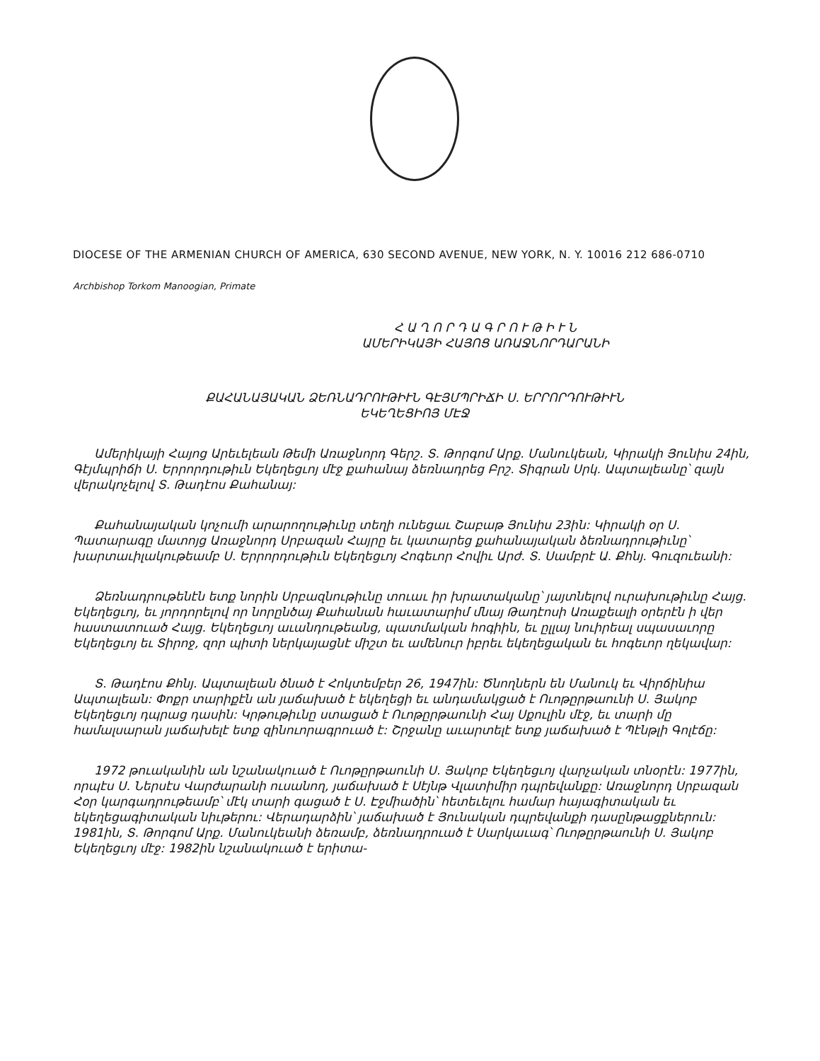DIOCESE OF THE ARMENIAN CHURCH OF AMERICA, 630 SECOND AVENUE, NEW YORK, N. Y. 10016 212 686-0710
Archbishop Torkom Manoogian, Primate
Հ Ա Ղ Ո Ր Դ Ա Գ Ր Ո Ւ Թ Ի Ւ Ն
ԱՄԵՐԻԿԱՅԻ ՀԱՅՈՑ ԱՌԱՋՆՈՐԴԱՐԱՆԻ
ՔԱՀԱՆԱՅԱԿԱՆ ՁԵՌՆԱԴՐՈՒԹԻՒՆ ԳԷՅՄՊՐԻՃԻ Ս. ԵՐՐՈՐԴՈՒԹԻՒՆ
ԵԿԵՂԵՑԻՈՅ ՄԷՋ
Ամերիկայի Հայոց Արեւելեան Թեմի Առաջնորդ Գերշ. Տ. Թորգոմ Արք. Մանուկեան, Կիրակի Յունիս 24ին, Գէյմպրիճի Ս. Երրորդութիւն Եկեղեցւոյ մէջ քահանայ ձեռնադրեց Բրշ. Տիգրան Սրկ. Ապտալեանը՝ զայն վերակոչելով Տ. Թադէոս Քահանայ:
Քահանայական կոչումի արարողութիւնը տեղի ունեցաւ Շաբաթ Յունիս 23ին: Կիրակի օր Ս. Պատարագը մատոյց Առաջնորդ Սրբազան Հայրը եւ կատարեց քահանայական ձեռնադրութիւնը՝ խարտաւիլակութեամբ Ս. Երրորդութիւն Եկեղեցւոյ Հոգեւոր Հովիւ Արժ. Տ. Սամբրէ Ա. Քհնյ. Գուզուեանի:
Ձեռնադրութենէն ետք նորին Սրբազնութիւնը տուաւ իր խրատականը՝ յայտնելով ուրախութիւնը Հայց. Եկեղեցւոյ, եւ յորդորելով որ նորընծայ Քահանան հաւատարիմ մնայ Թադէոսի Առաքեալի օրերէն ի վեր հաստատուած Հայց. Եկեղեցւոյ աւանդութեանց, պատմական հոգիին, եւ ըլլայ նուիրեալ սպասաւորը Եկեղեցւոյ եւ Տիրոջ, զոր պիտի ներկայացնէ միշտ եւ ամենուր իբրեւ եկեղեցական եւ հոգեւոր ղեկավար:
Տ. Թադէոս Քհնյ. Ապտալեան ծնած է Հոկտեմբեր 26, 1947ին: Ծնողներն են Մանուկ եւ Վիրճինիա Ապտալեան: Փոքր տարիքէն ան յաճախած է եկեղեցի եւ անդամակցած է Ուոթըրթաունի Ս. Յակոբ Եկեղեցւոյ դպրաց դասին: Կրթութիւնը ստացած է Ուոթըրթաունի Հայ Սքուլին մէջ, եւ տարի մը համալսարան յաճախելէ ետք զինուորագրուած է: Շրջանը աւարտելէ ետք յաճախած է Պէնթլի Գոլէճը:
1972 թուականին ան նշանակուած է Ուոթըրթաունի Ս. Յակոբ Եկեղեցւոյ վարչական տնօրէն: 1977ին, որպէս Ս. Ներսէս Վարժարանի ուսանող, յաճախած է Սէյնթ Վլատիմիր դպրեվանքը: Առաջնորդ Սրբազան Հօր կարգադրութեամբ՝ մէկ տարի գացած է Ս. Էջմիածին՝ հետեւելու համար հայագիտական եւ եկեղեցագիտական նիւթերու: Վերադարձին՝ յաճախած է Յունական դպրեվանքի դասընթացքներուն: 1981ին, Տ. Թորգոմ Արք. Մանուկեանի ձեռամբ, ձեռնադրուած է Սարկաւագ՝ Ուոթըրթաունի Ս. Յակոբ Եկեղեցւոյ մէջ: 1982ին նշանակուած է երիտա-